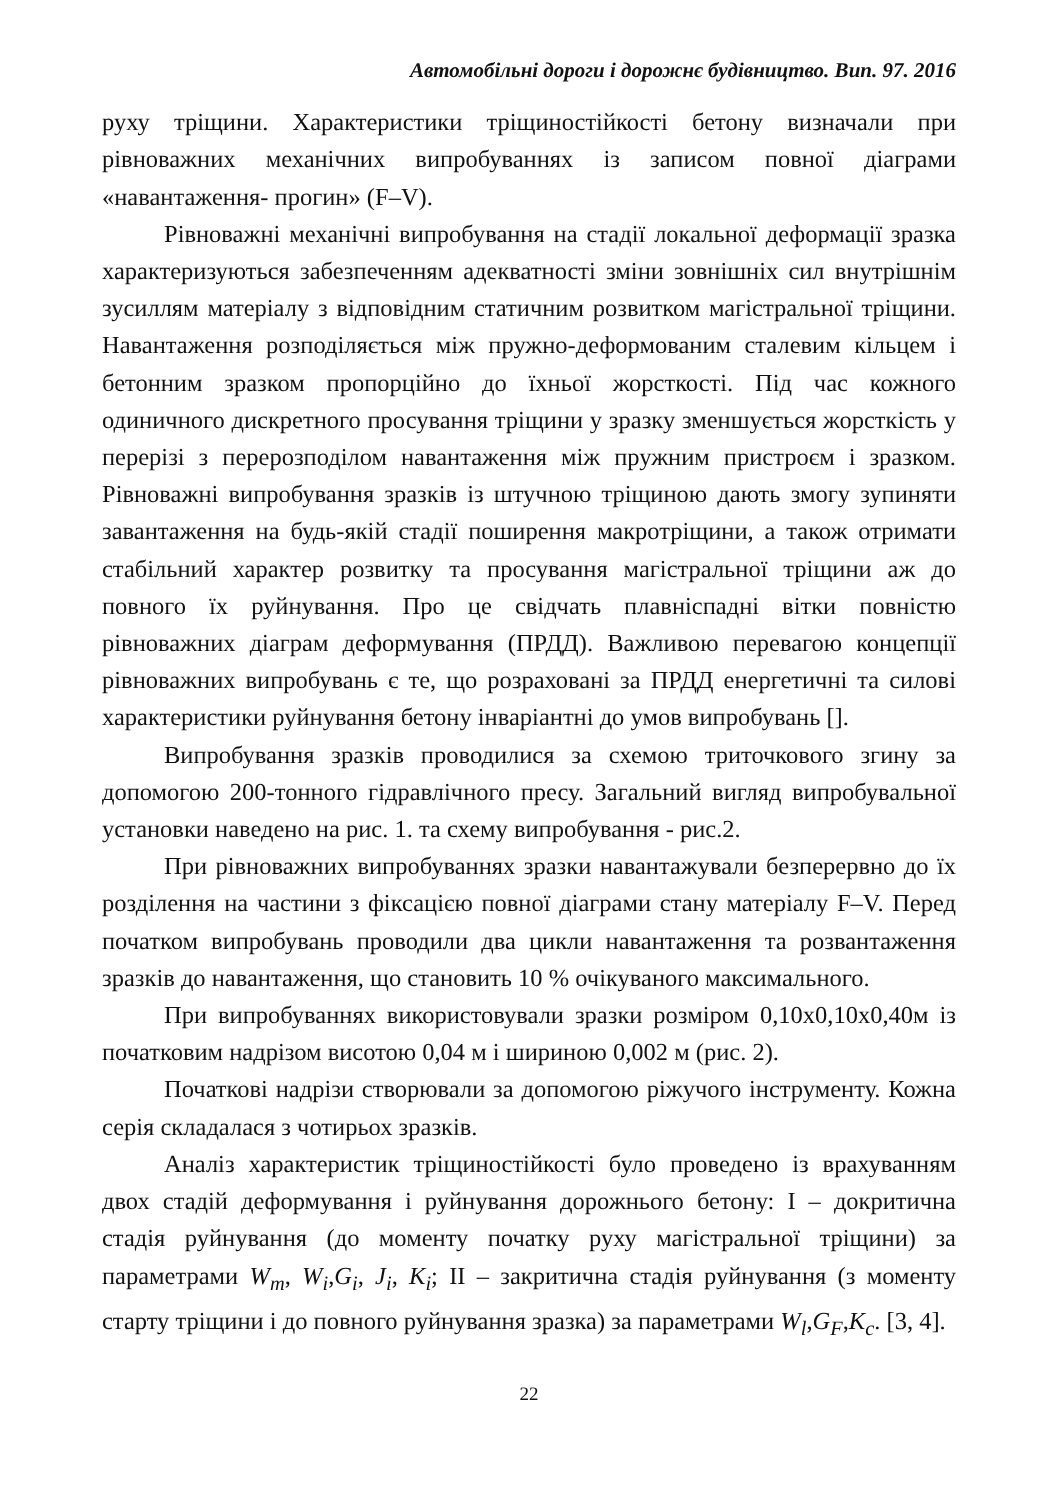Автомобільні дороги і дорожнє будівництво. Вип. 97. 2016
руху тріщини. Характеристики тріщиностійкості бетону визначали при рівноважних механічних випробуваннях із записом повної діаграми «навантаження- прогин» (F–V).
Рівноважні механічні випробування на стадії локальної деформації зразка характеризуються забезпеченням адекватності зміни зовнішніх сил внутрішнім зусиллям матеріалу з відповідним статичним розвитком магістральної тріщини. Навантаження розподіляється між пружно-деформованим сталевим кільцем і бетонним зразком пропорційно до їхньої жорсткості. Під час кожного одиничного дискретного просування тріщини у зразку зменшується жорсткість у перерізі з перерозподілом навантаження між пружним пристроєм і зразком. Рівноважні випробування зразків із штучною тріщиною дають змогу зупиняти завантаження на будь-якій стадії поширення макротріщини, а також отримати стабільний характер розвитку та просування магістральної тріщини аж до повного їх руйнування. Про це свідчать плавніспадні вітки повністю рівноважних діаграм деформування (ПРДД). Важливою перевагою концепції рівноважних випробувань є те, що розраховані за ПРДД енергетичні та силові характеристики руйнування бетону інваріантні до умов випробувань [].
Випробування зразків проводилися за схемою триточкового згину за допомогою 200-тонного гідравлічного пресу. Загальний вигляд випробувальної установки наведено на рис. 1. та схему випробування - рис.2.
При рівноважних випробуваннях зразки навантажували безперервно до їх розділення на частини з фіксацією повної діаграми стану матеріалу F–V. Перед початком випробувань проводили два цикли навантаження та розвантаження зразків до навантаження, що становить 10 % очікуваного максимального.
При випробуваннях використовували зразки розміром 0,10х0,10х0,40м із початковим надрізом висотою 0,04 м і шириною 0,002 м (рис. 2).
Початкові надрізи створювали за допомогою ріжучого інструменту. Кожна серія складалася з чотирьох зразків.
Аналіз характеристик тріщиностійкості було проведено із врахуванням двох стадій деформування і руйнування дорожнього бетону: I – докритична стадія руйнування (до моменту початку руху магістральної тріщини) за параметрами W<sub>m</sub>, W<sub>i</sub>,G<sub>i</sub>, J<sub>i</sub>, K<sub>i</sub>; II – закритична стадія руйнування (з моменту старту тріщини і до повного руйнування зразка) за параметрами W<sub>l</sub>,G<sub>F</sub>,K<sub>c</sub>. [3, 4].
22